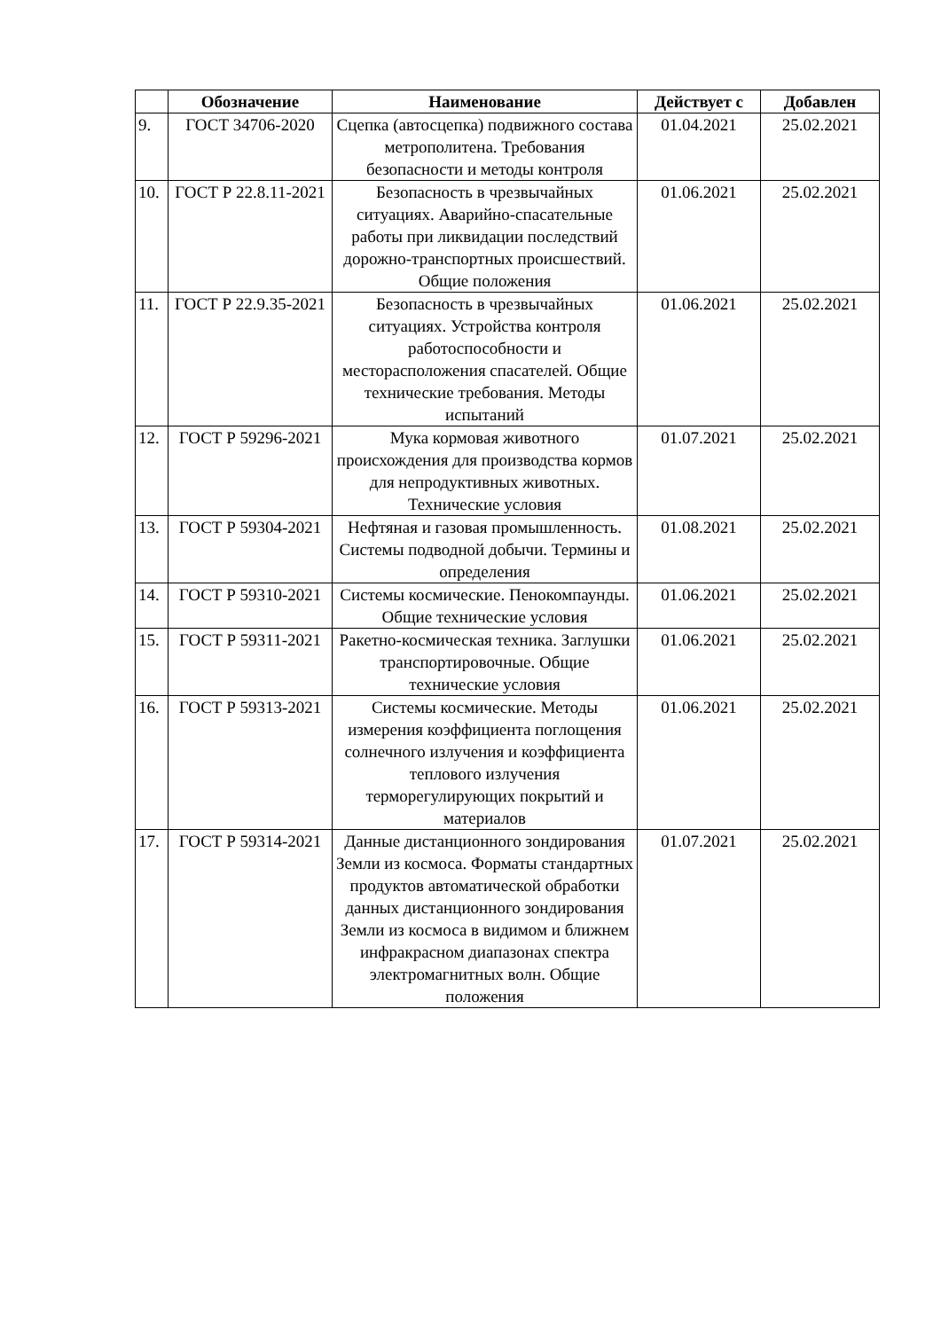| | Обозначение | Наименование | Действует с | Добавлен |
| --- | --- | --- | --- | --- |
| 9. | ГОСТ 34706-2020 | Сцепка (автосцепка) подвижного состава метрополитена. Требования безопасности и методы контроля | 01.04.2021 | 25.02.2021 |
| 10. | ГОСТ Р 22.8.11-2021 | Безопасность в чрезвычайных ситуациях. Аварийно-спасательные работы при ликвидации последствий дорожно-транспортных происшествий. Общие положения | 01.06.2021 | 25.02.2021 |
| 11. | ГОСТ Р 22.9.35-2021 | Безопасность в чрезвычайных ситуациях. Устройства контроля работоспособности и месторасположения спасателей. Общие технические требования. Методы испытаний | 01.06.2021 | 25.02.2021 |
| 12. | ГОСТ Р 59296-2021 | Мука кормовая животного происхождения для производства кормов для непродуктивных животных. Технические условия | 01.07.2021 | 25.02.2021 |
| 13. | ГОСТ Р 59304-2021 | Нефтяная и газовая промышленность. Системы подводной добычи. Термины и определения | 01.08.2021 | 25.02.2021 |
| 14. | ГОСТ Р 59310-2021 | Системы космические. Пенокомпаунды. Общие технические условия | 01.06.2021 | 25.02.2021 |
| 15. | ГОСТ Р 59311-2021 | Ракетно-космическая техника. Заглушки транспортировочные. Общие технические условия | 01.06.2021 | 25.02.2021 |
| 16. | ГОСТ Р 59313-2021 | Системы космические. Методы измерения коэффициента поглощения солнечного излучения и коэффициента теплового излучения терморегулирующих покрытий и материалов | 01.06.2021 | 25.02.2021 |
| 17. | ГОСТ Р 59314-2021 | Данные дистанционного зондирования Земли из космоса. Форматы стандартных продуктов автоматической обработки данных дистанционного зондирования Земли из космоса в видимом и ближнем инфракрасном диапазонах спектра электромагнитных волн. Общие положения | 01.07.2021 | 25.02.2021 |